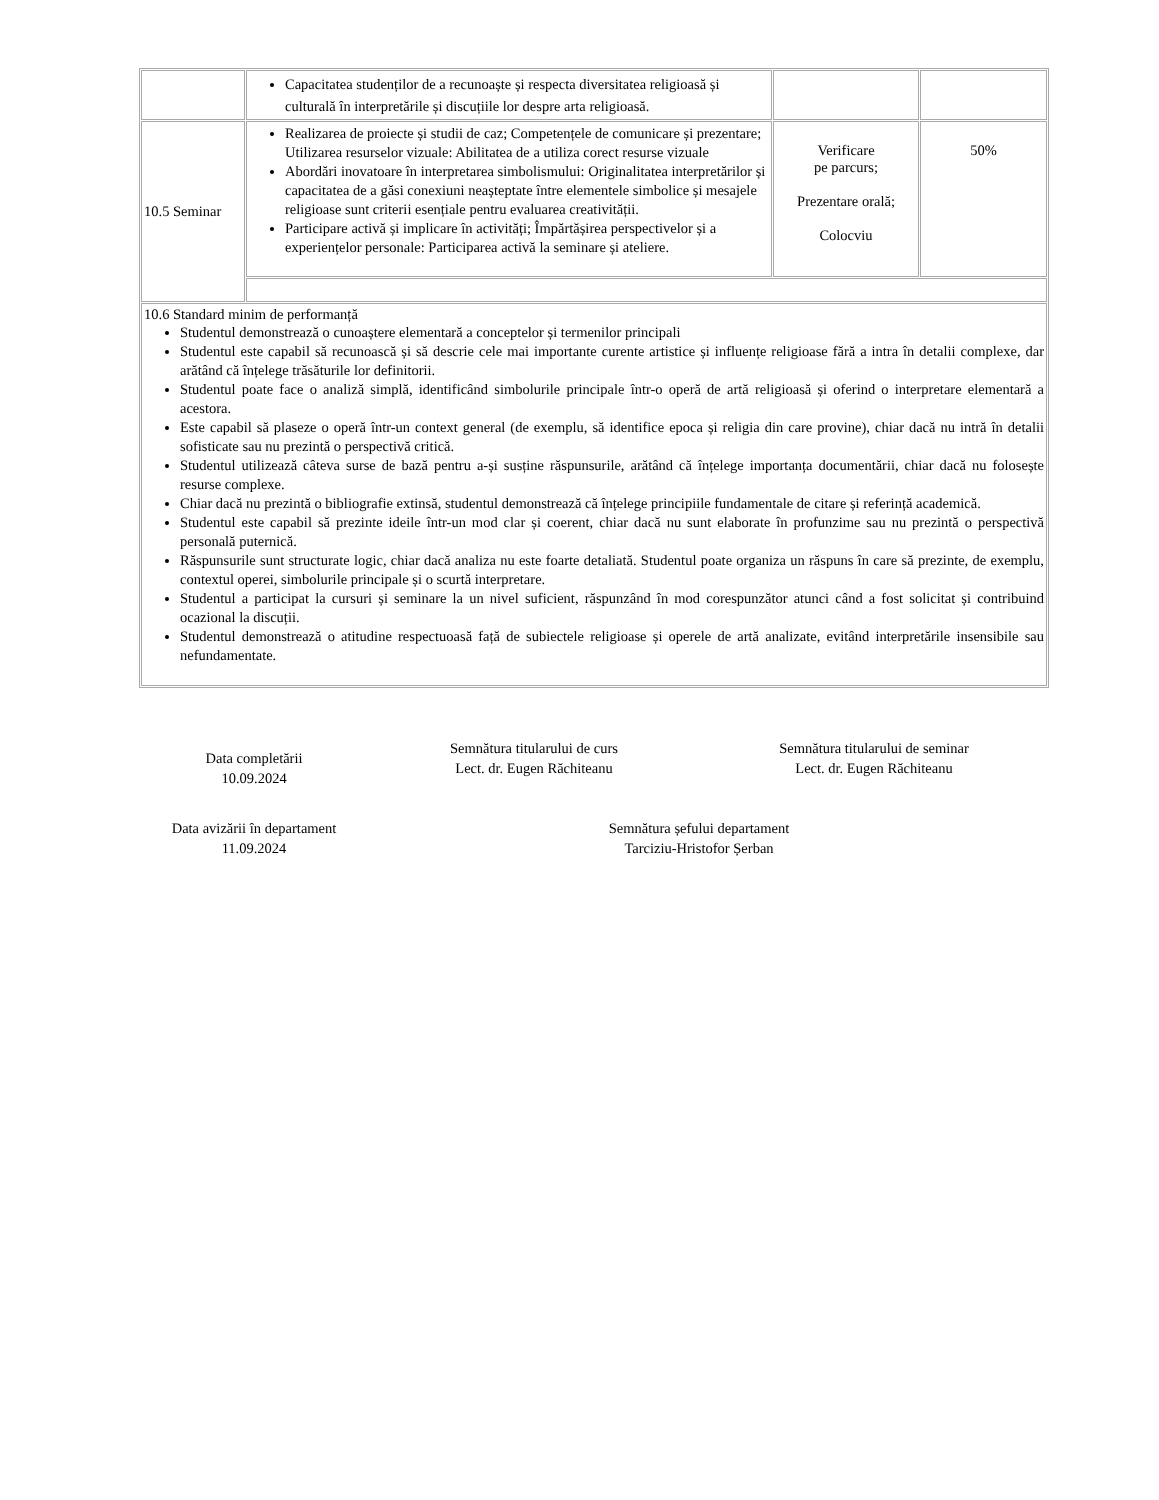| | Capacitatea studenților de a recunoaște și respecta diversitatea religioasă și culturală în interpretările și discuțiile lor despre arta religioasă. | | |
| 10.5 Seminar | Realizarea de proiecte și studii de caz; Competențele de comunicare și prezentare; Utilizarea resurselor vizuale: Abilitatea de a utiliza corect resurse vizuale Abordări inovatoare în interpretarea simbolismului: Originalitatea interpretărilor și capacitatea de a găsi conexiuni neașteptate între elementele simbolice și mesajele religioase sunt criterii esențiale pentru evaluarea creativității. Participare activă și implicare în activități; Împărtășirea perspectivelor și a experiențelor personale: Participarea activă la seminare și ateliere. | Verificare pe parcurs; Prezentare orală; Colocviu | 50% |
| 10.6 Standard minim de performanță Studentul demonstrează o cunoaștere elementară a conceptelor și termenilor principali Studentul este capabil să recunoască și să descrie cele mai importante curente artistice și influențe religioase fără a intra în detalii complexe, dar arătând că înțelege trăsăturile lor definitorii. Studentul poate face o analiză simplă, identificând simbolurile principale într-o operă de artă religioasă și oferind o interpretare elementară a acestora. Este capabil să plaseze o operă într-un context general (de exemplu, să identifice epoca și religia din care provine), chiar dacă nu intră în detalii sofisticate sau nu prezintă o perspectivă critică. Studentul utilizează câteva surse de bază pentru a-și susține răspunsurile, arătând că înțelege importanța documentării, chiar dacă nu folosește resurse complexe. Chiar dacă nu prezintă o bibliografie extinsă, studentul demonstrează că înțelege principiile fundamentale de citare și referință academică. Studentul este capabil să prezinte ideile într-un mod clar și coerent, chiar dacă nu sunt elaborate în profunzime sau nu prezintă o perspectivă personală puternică. Răspunsurile sunt structurate logic, chiar dacă analiza nu este foarte detaliată. Studentul poate organiza un răspuns în care să prezinte, de exemplu, contextul operei, simbolurile principale și o scurtă interpretare. Studentul a participat la cursuri și seminare la un nivel suficient, răspunzând în mod corespunzător atunci când a fost solicitat și contribuind ocazional la discuții. Studentul demonstrează o atitudine respectuoasă față de subiectele religioase și operele de artă analizate, evitând interpretările insensibile sau nefundamentate. | | | |
Data completării
10.09.2024
Semnătura titularului de curs
Lect. dr. Eugen Răchiteanu
Semnătura titularului de seminar
Lect. dr. Eugen Răchiteanu
Data avizării în departament
11.09.2024
Semnătura șefului departament
Tarciziu-Hristofor Șerban